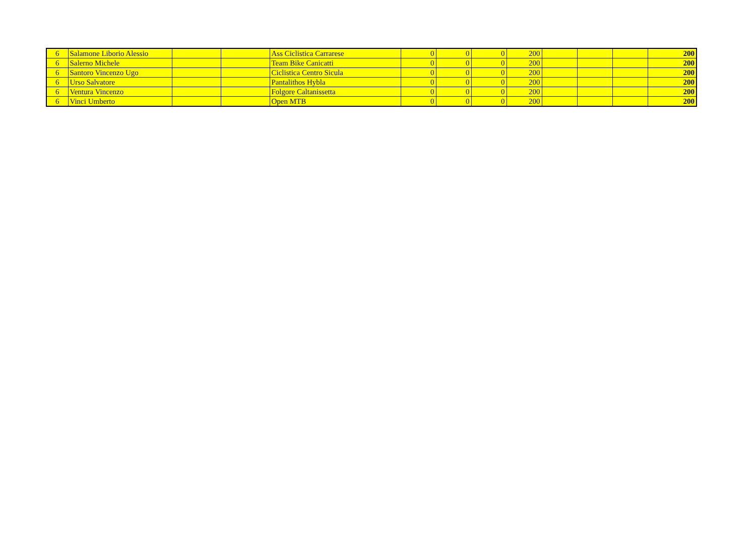| 6 | Salamone Liborio Alessio | | | Ass Ciclistica Carrarese | 0 | 0 | 0 | 200 | | | | 200 |
| 6 | Salerno Michele | | | Team Bike Canicatti | 0 | 0 | 0 | 200 | | | | 200 |
| 6 | Santoro Vincenzo Ugo | | | Ciclistica Centro Sicula | 0 | 0 | 0 | 200 | | | | 200 |
| 6 | Urso Salvatore | | | Pantalithos Hybla | 0 | 0 | 0 | 200 | | | | 200 |
| 6 | Ventura Vincenzo | | | Folgore Caltanissetta | 0 | 0 | 0 | 200 | | | | 200 |
| 6 | Vinci Umberto | | | Open MTB | 0 | 0 | 0 | 200 | | | | 200 |